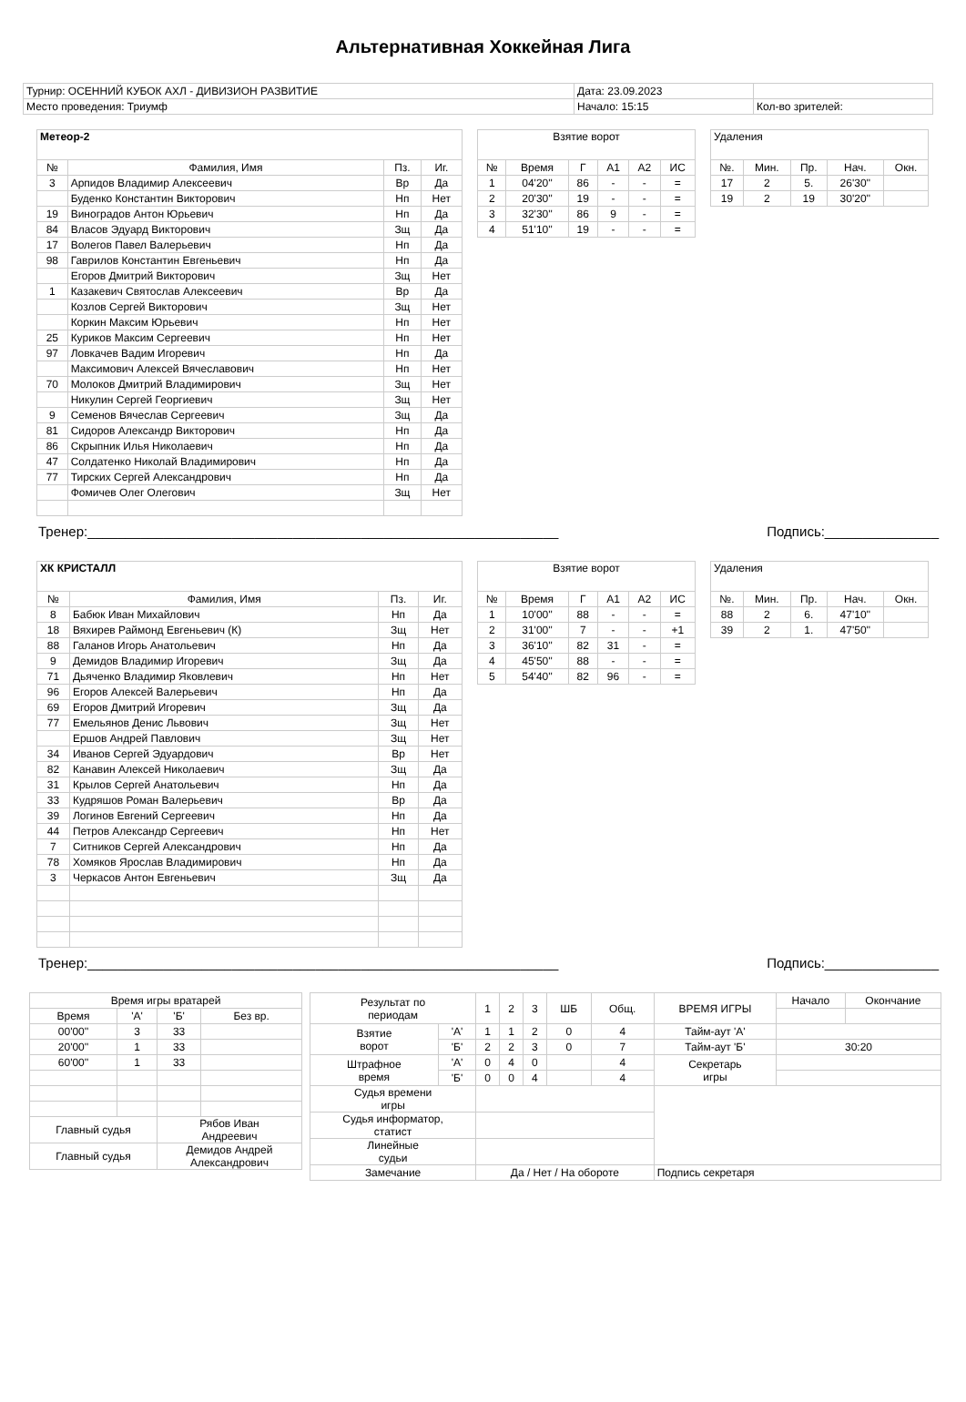Альтернативная Хоккейная Лига
| Турнир: ОСЕННИЙ КУБОК АХЛ - ДИВИЗИОН РАЗВИТИЕ | Дата: 23.09.2023 | |
| Место проведения: Триумф | Начало: 15:15 | Кол-во зрителей: |
| Метеор-2 | | | |
| № | Фамилия, Имя | Пз. | Иг. |
| 3 | Арпидов Владимир Алексеевич | Вр | Да |
| | Буденко Константин Викторович | Нп | Нет |
| 19 | Виноградов Антон Юрьевич | Нп | Да |
| 84 | Власов Эдуард Викторович | Зщ | Да |
| 17 | Волегов Павел Валерьевич | Нп | Да |
| 98 | Гаврилов Константин Евгеньевич | Нп | Да |
| | Егоров Дмитрий Викторович | Зщ | Нет |
| 1 | Казакевич Святослав Алексеевич | Вр | Да |
| | Козлов Сергей Викторович | Зщ | Нет |
| | Коркин Максим Юрьевич | Нп | Нет |
| 25 | Куриков Максим Сергеевич | Нп | Нет |
| 97 | Ловкачев Вадим Игоревич | Нп | Да |
| | Максимович Алексей Вячеславович | Нп | Нет |
| 70 | Молоков Дмитрий Владимирович | Зщ | Нет |
| | Никулин Сергей Георгиевич | Зщ | Нет |
| 9 | Семенов Вячеслав Сергеевич | Зщ | Да |
| 81 | Сидоров Александр Викторович | Нп | Да |
| 86 | Скрыпник Илья Николаевич | Нп | Да |
| 47 | Солдатенко Николай Владимирович | Нп | Да |
| 77 | Тирских Сергей Александрович | Нп | Да |
| | Фомичев Олег Олегович | Зщ | Нет |
| Взятие ворот | | | | | |
| № | Время | Г | А1 | А2 | ИС |
| 1 | 04'20'' | 86 | - | - | = |
| 2 | 20'30'' | 19 | - | - | = |
| 3 | 32'30'' | 86 | 9 | - | = |
| 4 | 51'10'' | 19 | - | - | = |
| Удаления | | | | |
| №. | Мин. | Пр. | Нач. | Окн. |
| 17 | 2 | 5. | 26'30'' | |
| 19 | 2 | 19 | 30'20'' | |
Тренер:______________________________________________________________ Подпись:_______________
| ХК КРИСТАЛЛ | | | |
| № | Фамилия, Имя | Пз. | Иг. |
| 8 | Бабюк Иван Михайлович | Нп | Да |
| 18 | Вяхирев Раймонд Евгеньевич (К) | Зщ | Нет |
| 88 | Галанов Игорь Анатольевич | Нп | Да |
| 9 | Демидов Владимир Игоревич | Зщ | Да |
| 71 | Дьяченко Владимир Яковлевич | Нп | Нет |
| 96 | Егоров Алексей Валерьевич | Нп | Да |
| 69 | Егоров Дмитрий Игоревич | Зщ | Да |
| 77 | Емельянов Денис Львович | Зщ | Нет |
| | Ершов Андрей Павлович | Зщ | Нет |
| 34 | Иванов Сергей Эдуардович | Вр | Нет |
| 82 | Канавин Алексей Николаевич | Зщ | Да |
| 31 | Крылов Сергей Анатольевич | Нп | Да |
| 33 | Кудряшов Роман Валерьевич | Вр | Да |
| 39 | Логинов Евгений Сергеевич | Нп | Да |
| 44 | Петров Александр Сергеевич | Нп | Нет |
| 7 | Ситников Сергей Александрович | Нп | Да |
| 78 | Хомяков Ярослав Владимирович | Нп | Да |
| 3 | Черкасов Антон Евгеньевич | Зщ | Да |
| Взятие ворот | | | | | |
| № | Время | Г | А1 | А2 | ИС |
| 1 | 10'00'' | 88 | - | - | = |
| 2 | 31'00'' | 7 | - | - | +1 |
| 3 | 36'10'' | 82 | 31 | - | = |
| 4 | 45'50'' | 88 | - | - | = |
| 5 | 54'40'' | 82 | 96 | - | = |
| Удаления | | | | |
| №. | Мин. | Пр. | Нач. | Окн. |
| 88 | 2 | 6. | 47'10'' | |
| 39 | 2 | 1. | 47'50'' | |
Тренер:______________________________________________________________ Подпись:_______________
| Время игры вратарей | | | |
| Время | 'А' | 'Б' | Без вр. |
| 00'00'' | 3 | 33 | |
| 20'00'' | 1 | 33 | |
| 60'00'' | 1 | 33 | |
| Главный судья | | Рябов Иван Андреевич | |
| Главный судья | | Демидов Андрей Александрович | |
| Результат по периодам | | 1 | 2 | 3 | ШБ | Общ. | ВРЕМЯ ИГРЫ | Начало | Окончание |
| Взятие ворот | 'А' | 1 | 1 | 2 | 0 | 4 | Тайм-аут 'А' | | |
| | 'Б' | 2 | 2 | 3 | 0 | 7 | Тайм-аут 'Б' | 30:20 | |
| Штрафное время | 'А' | 0 | 4 | 0 | | 4 | Секретарь игры | | |
| | 'Б' | 0 | 0 | 4 | | 4 | | | |
| Судья времени игры | | | | | | | | | |
| Судья информатор, статист | | | | | | | | | |
| Линейные судьи | | | | | | | | | |
| Замечание | | Да / Нет / На обороте | | | | | Подпись секретаря | | |